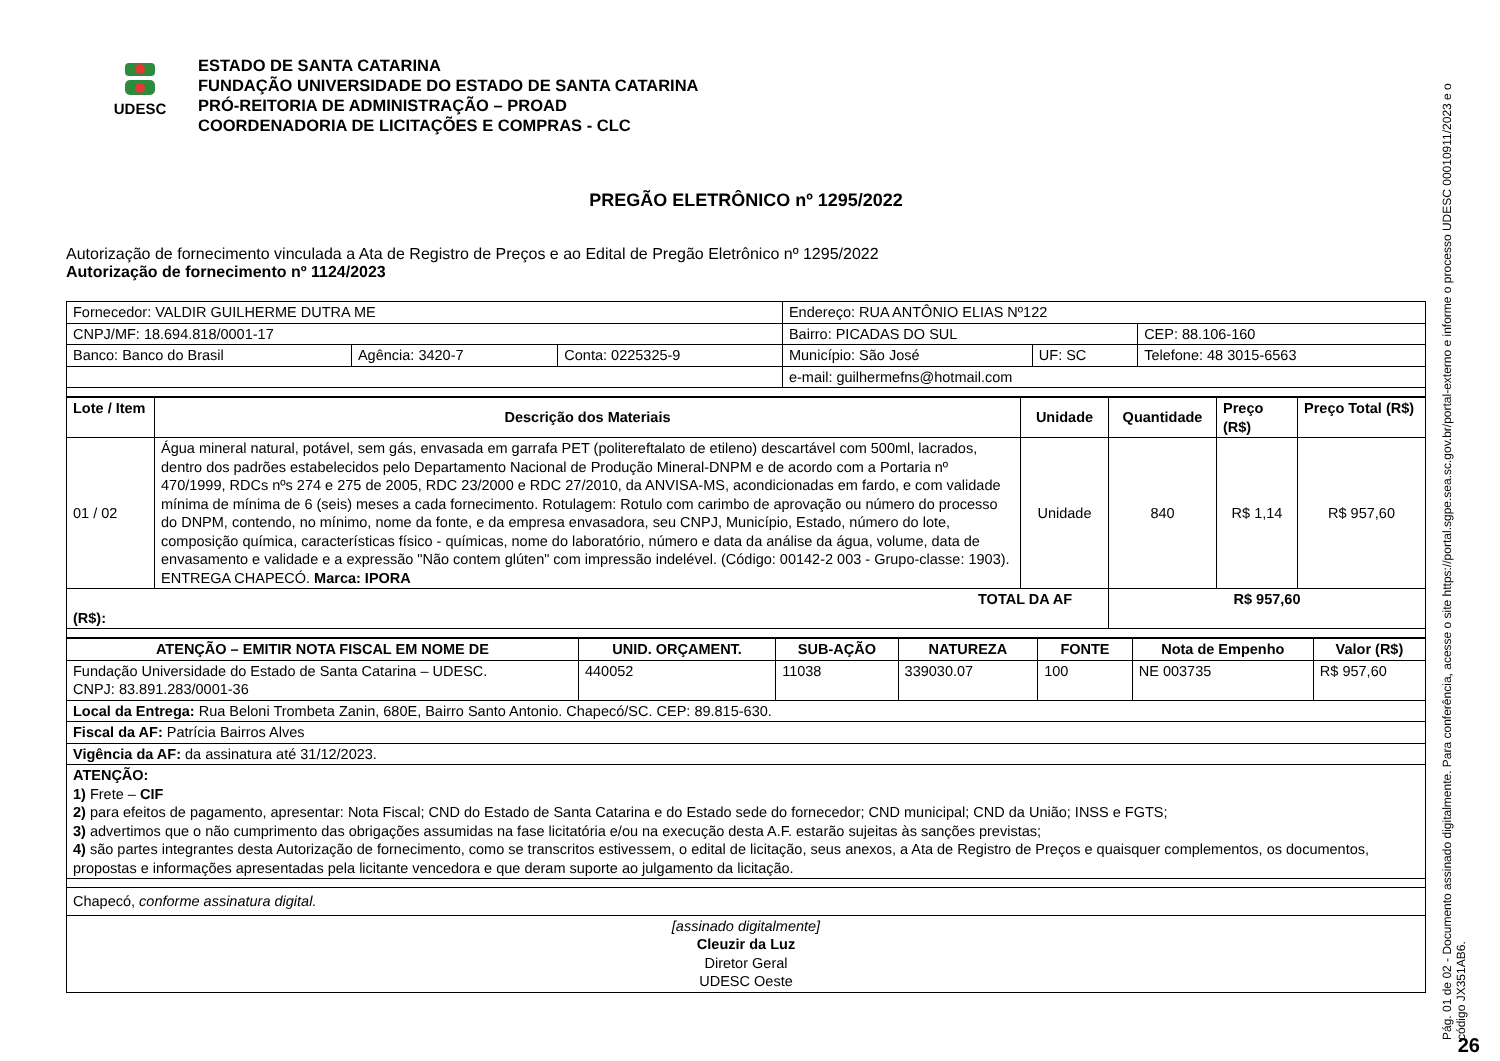UDESC
ESTADO DE SANTA CATARINA
FUNDAÇÃO UNIVERSIDADE DO ESTADO DE SANTA CATARINA
PRÓ-REITORIA DE ADMINISTRAÇÃO – PROAD
COORDENADORIA DE LICITAÇÕES E COMPRAS - CLC
PREGÃO ELETRÔNICO nº 1295/2022
Autorização de fornecimento vinculada a Ata de Registro de Preços e ao Edital de Pregão Eletrônico nº 1295/2022
Autorização de fornecimento nº 1124/2023
| Fornecedor: VALDIR GUILHERME DUTRA ME | | | Endereço: RUA ANTÔNIO ELIAS Nº122 | | |
| CNPJ/MF: 18.694.818/0001-17 | | | Bairro: PICADAS DO SUL | | CEP: 88.106-160 |
| Banco: Banco do Brasil | Agência: 3420-7 | Conta: 0225325-9 | Município: São José | UF: SC | Telefone: 48 3015-6563 |
| | | | e-mail: guilhermefns@hotmail.com | | |
| Lote / Item | Descrição dos Materiais | Unidade | Quantidade | Preço (R$) | Preço Total (R$) |
| --- | --- | --- | --- | --- | --- |
| 01 / 02 | Água mineral natural, potável, sem gás, envasada em garrafa PET (politereftalato de etileno) descartável com 500ml, lacrados, dentro dos padrões estabelecidos pelo Departamento Nacional de Produção Mineral-DNPM e de acordo com a Portaria nº 470/1999, RDCs nºs 274 e 275 de 2005, RDC 23/2000 e RDC 27/2010, da ANVISA-MS, acondicionadas em fardo, e com validade mínima de mínima de 6 (seis) meses a cada fornecimento. Rotulagem: Rotulo com carimbo de aprovação ou número do processo do DNPM, contendo, no mínimo, nome da fonte, e da empresa envasadora, seu CNPJ, Município, Estado, número do lote, composição química, características físico - químicas, nome do laboratório, número e data da análise da água, volume, data de envasamento e validade e a expressão "Não contem glúten" com impressão indelével. (Código: 00142-2 003 - Grupo-classe: 1903). ENTREGA CHAPECÓ. Marca: IPORA | Unidade | 840 | R$ 1,14 | R$ 957,60 |
| TOTAL DA AF (R$): | | | R$ 957,60 | | |
| ATENÇÃO – EMITIR NOTA FISCAL EM NOME DE | UNID. ORÇAMENT. | SUB-AÇÃO | NATUREZA | FONTE | Nota de Empenho | Valor (R$) |
| --- | --- | --- | --- | --- | --- | --- |
| Fundação Universidade do Estado de Santa Catarina – UDESC. CNPJ: 83.891.283/0001-36 | 440052 | 11038 | 339030.07 | 100 | NE 003735 | R$ 957,60 |
| Local da Entrega: Rua Beloni Trombeta Zanin, 680E, Bairro Santo Antonio. Chapecó/SC. CEP: 89.815-630. | | | | | | |
| Fiscal da AF: Patrícia Bairros Alves | | | | | | |
| Vigência da AF: da assinatura até 31/12/2023. | | | | | | |
| ATENÇÃO: 1) Frete – CIF 2) para efeitos de pagamento, apresentar: Nota Fiscal; CND do Estado de Santa Catarina e do Estado sede do fornecedor; CND municipal; CND da União; INSS e FGTS; 3) advertimos que o não cumprimento das obrigações assumidas na fase licitatória e/ou na execução desta A.F. estarão sujeitas às sanções previstas; 4) são partes integrantes desta Autorização de fornecimento, como se transcritos estivessem, o edital de licitação, seus anexos, a Ata de Registro de Preços e quaisquer complementos, os documentos, propostas e informações apresentadas pela licitante vencedora e que deram suporte ao julgamento da licitação. | | | | | | |
| Chapecó, conforme assinatura digital. | | | | | | |
| [assinado digitalmente] Cleuzir da Luz Diretor Geral UDESC Oeste | | | | | | |
Pág. 01 de 02 - Documento assinado digitalmente. Para conferência, acesse o site https://portal.sgpe.sea.sc.gov.br/portal-externo e informe o processo UDESC 00010911/2023 e o código JX351AB6.
26